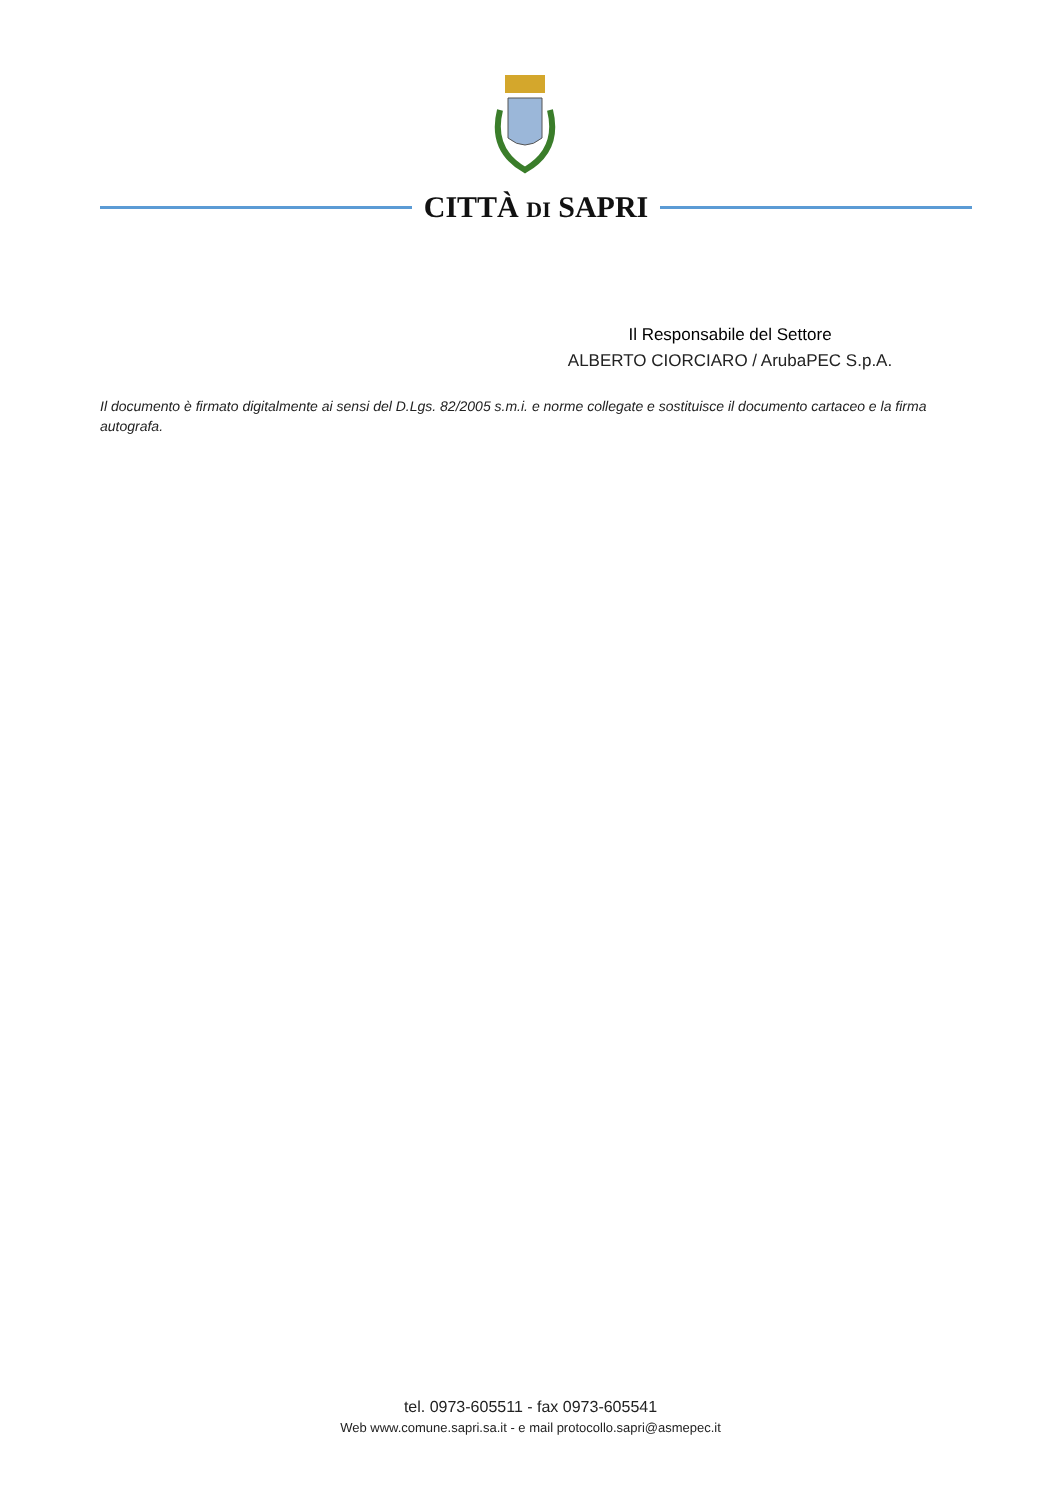CITTÀ DI SAPRI
Il Responsabile del Settore
ALBERTO CIORCIARO / ArubaPEC S.p.A.
Il documento è firmato digitalmente ai sensi del D.Lgs. 82/2005 s.m.i. e norme collegate e sostituisce il documento cartaceo e la firma autografa.
tel. 0973-605511 - fax 0973-605541
Web www.comune.sapri.sa.it - e mail protocollo.sapri@asmepec.it